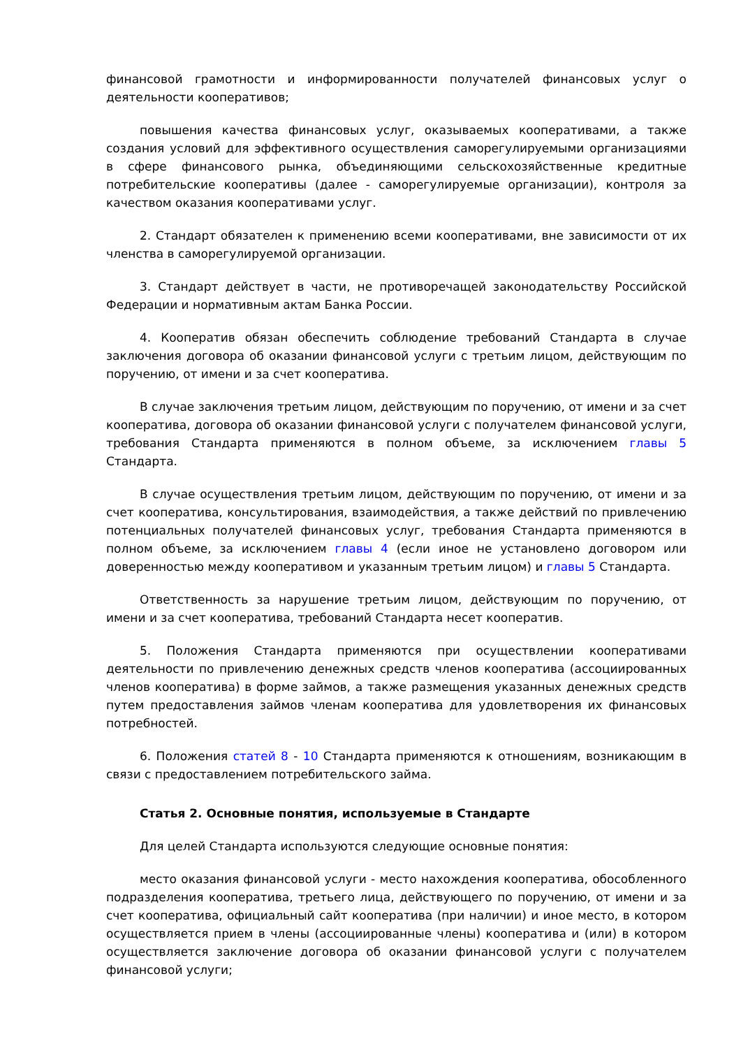финансовой грамотности и информированности получателей финансовых услуг о деятельности кооперативов;
повышения качества финансовых услуг, оказываемых кооперативами, а также создания условий для эффективного осуществления саморегулируемыми организациями в сфере финансового рынка, объединяющими сельскохозяйственные кредитные потребительские кооперативы (далее - саморегулируемые организации), контроля за качеством оказания кооперативами услуг.
2. Стандарт обязателен к применению всеми кооперативами, вне зависимости от их членства в саморегулируемой организации.
3. Стандарт действует в части, не противоречащей законодательству Российской Федерации и нормативным актам Банка России.
4. Кооператив обязан обеспечить соблюдение требований Стандарта в случае заключения договора об оказании финансовой услуги с третьим лицом, действующим по поручению, от имени и за счет кооператива.
В случае заключения третьим лицом, действующим по поручению, от имени и за счет кооператива, договора об оказании финансовой услуги с получателем финансовой услуги, требования Стандарта применяются в полном объеме, за исключением главы 5 Стандарта.
В случае осуществления третьим лицом, действующим по поручению, от имени и за счет кооператива, консультирования, взаимодействия, а также действий по привлечению потенциальных получателей финансовых услуг, требования Стандарта применяются в полном объеме, за исключением главы 4 (если иное не установлено договором или доверенностью между кооперативом и указанным третьим лицом) и главы 5 Стандарта.
Ответственность за нарушение третьим лицом, действующим по поручению, от имени и за счет кооператива, требований Стандарта несет кооператив.
5. Положения Стандарта применяются при осуществлении кооперативами деятельности по привлечению денежных средств членов кооператива (ассоциированных членов кооператива) в форме займов, а также размещения указанных денежных средств путем предоставления займов членам кооператива для удовлетворения их финансовых потребностей.
6. Положения статей 8 - 10 Стандарта применяются к отношениям, возникающим в связи с предоставлением потребительского займа.
Статья 2. Основные понятия, используемые в Стандарте
Для целей Стандарта используются следующие основные понятия:
место оказания финансовой услуги - место нахождения кооператива, обособленного подразделения кооператива, третьего лица, действующего по поручению, от имени и за счет кооператива, официальный сайт кооператива (при наличии) и иное место, в котором осуществляется прием в члены (ассоциированные члены) кооператива и (или) в котором осуществляется заключение договора об оказании финансовой услуги с получателем финансовой услуги;